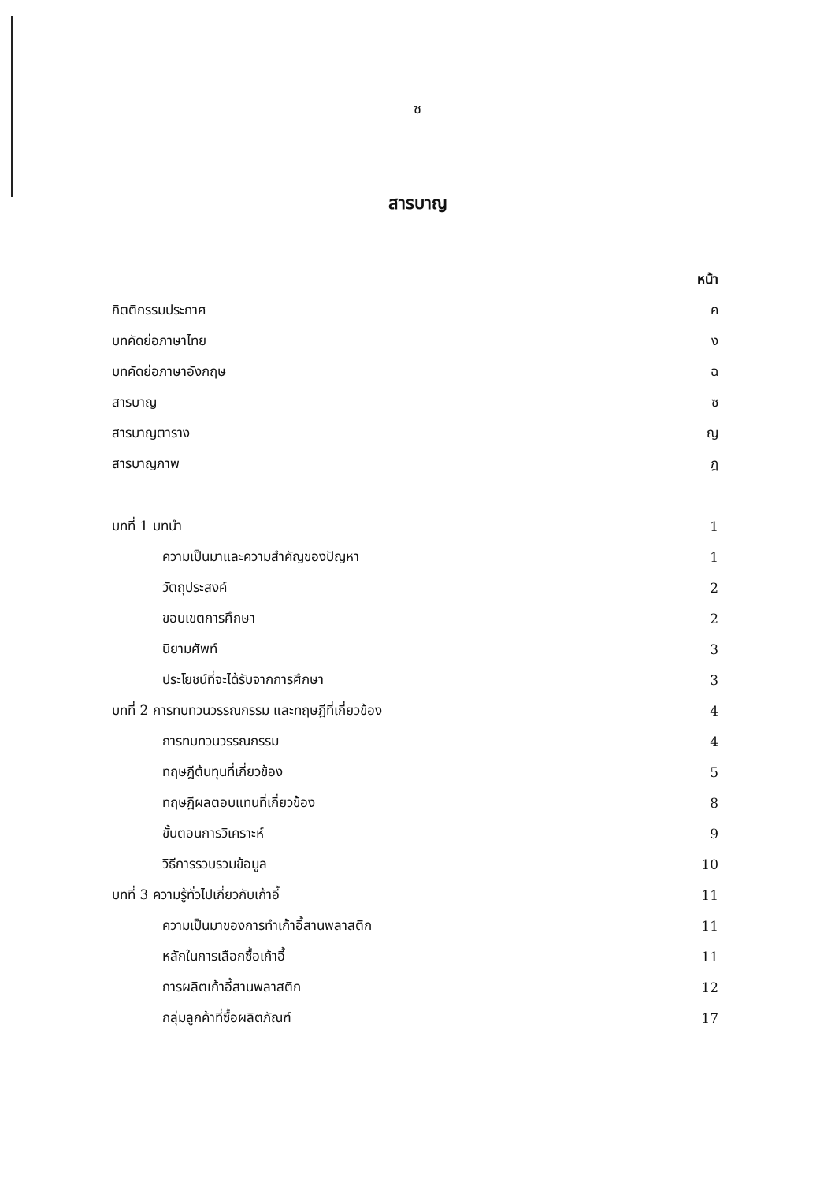ซ
สารบาญ
หน้า
กิตติกรรมประกาศ ค
บทคัดย่อภาษาไทย ง
บทคัดย่อภาษาอังกฤษ ฉ
สารบาญ ซ
สารบาญตาราง ญ
สารบาญภาพ ฎ
บทที่ 1 บทนำ 1
ความเป็นมาและความสำคัญของปัญหา 1
วัตถุประสงค์ 2
ขอบเขตการศึกษา 2
นิยามศัพท์ 3
ประโยชน์ที่จะได้รับจากการศึกษา 3
บทที่ 2 การทบทวนวรรณกรรม และทฤษฎีที่เกี่ยวข้อง 4
การทบทวนวรรณกรรม 4
ทฤษฎีต้นทุนที่เกี่ยวข้อง 5
ทฤษฎีผลตอบแทนที่เกี่ยวข้อง 8
ขั้นตอนการวิเคราะห์ 9
วิธีการรวบรวมข้อมูล 10
บทที่ 3 ความรู้ทั่วไปเกี่ยวกับเก้าอี้ 11
ความเป็นมาของการทำเก้าอี้สานพลาสติก 11
หลักในการเลือกซื้อเก้าอี้ 11
การผลิตเก้าอี้สานพลาสติก 12
กลุ่มลูกค้าที่ซื้อผลิตภัณฑ์ 17